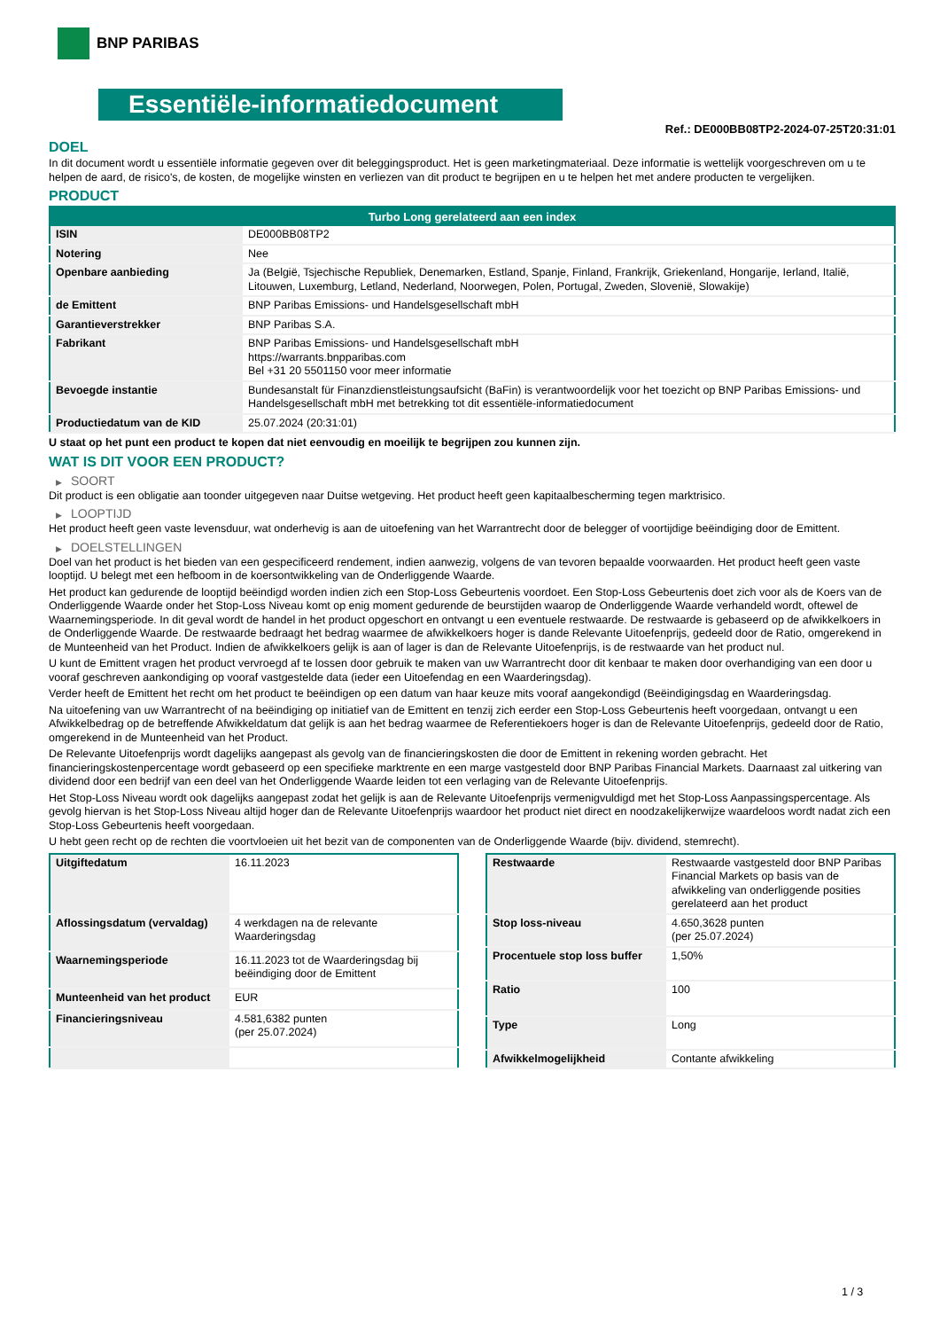BNP PARIBAS
Essentiële-informatiedocument
Ref.: DE000BB08TP2-2024-07-25T20:31:01
DOEL
In dit document wordt u essentiële informatie gegeven over dit beleggingsproduct. Het is geen marketingmateriaal. Deze informatie is wettelijk voorgeschreven om u te helpen de aard, de risico's, de kosten, de mogelijke winsten en verliezen van dit product te begrijpen en u te helpen het met andere producten te vergelijken.
PRODUCT
| Turbo Long gerelateerd aan een index | |
| --- | --- |
| ISIN | DE000BB08TP2 |
| Notering | Nee |
| Openbare aanbieding | Ja (België, Tsjechische Republiek, Denemarken, Estland, Spanje, Finland, Frankrijk, Griekenland, Hongarije, Ierland, Italië, Litouwen, Luxemburg, Letland, Nederland, Noorwegen, Polen, Portugal, Zweden, Slovenië, Slowakije) |
| de Emittent | BNP Paribas Emissions- und Handelsgesellschaft mbH |
| Garantieverstrekker | BNP Paribas S.A. |
| Fabrikant | BNP Paribas Emissions- und Handelsgesellschaft mbH https://warrants.bnpparibas.com Bel +31 20 5501150 voor meer informatie |
| Bevoegde instantie | Bundesanstalt für Finanzdienstleistungsaufsicht (BaFin) is verantwoordelijk voor het toezicht op BNP Paribas Emissions- und Handelsgesellschaft mbH met betrekking tot dit essentiële-informatiedocument |
| Productiedatum van de KID | 25.07.2024 (20:31:01) |
U staat op het punt een product te kopen dat niet eenvoudig en moeilijk te begrijpen zou kunnen zijn.
WAT IS DIT VOOR EEN PRODUCT?
▶ SOORT
Dit product is een obligatie aan toonder uitgegeven naar Duitse wetgeving. Het product heeft geen kapitaalbescherming tegen marktrisico.
▶ LOOPTIJD
Het product heeft geen vaste levensduur, wat onderhevig is aan de uitoefening van het Warrantrecht door de belegger of voortijdige beëindiging door de Emittent.
▶ DOELSTELLINGEN
Doel van het product is het bieden van een gespecificeerd rendement, indien aanwezig, volgens de van tevoren bepaalde voorwaarden. Het product heeft geen vaste looptijd. U belegt met een hefboom in de koersontwikkeling van de Onderliggende Waarde.
Het product kan gedurende de looptijd beëindigd worden indien zich een Stop-Loss Gebeurtenis voordoet. Een Stop-Loss Gebeurtenis doet zich voor als de Koers van de Onderliggende Waarde onder het Stop-Loss Niveau komt op enig moment gedurende de beurstijden waarop de Onderliggende Waarde verhandeld wordt, oftewel de Waarnemingsperiode. In dit geval wordt de handel in het product opgeschort en ontvangt u een eventuele restwaarde. De restwaarde is gebaseerd op de afwikkelkoers in de Onderliggende Waarde. De restwaarde bedraagt het bedrag waarmee de afwikkelkoers hoger is dande Relevante Uitoefenprijs, gedeeld door de Ratio, omgerekend in de Munteenheid van het Product. Indien de afwikkelkoers gelijk is aan of lager is dan de Relevante Uitoefenprijs, is de restwaarde van het product nul.
U kunt de Emittent vragen het product vervroegd af te lossen door gebruik te maken van uw Warrantrecht door dit kenbaar te maken door overhandiging van een door u vooraf geschreven aankondiging op vooraf vastgestelde data (ieder een Uitoefendag en een Waarderingsdag).
Verder heeft de Emittent het recht om het product te beëindigen op een datum van haar keuze mits vooraf aangekondigd (Beëindigingsdag en Waarderingsdag.
Na uitoefening van uw Warrantrecht of na beëindiging op initiatief van de Emittent en tenzij zich eerder een Stop-Loss Gebeurtenis heeft voorgedaan, ontvangt u een Afwikkelbedrag op de betreffende Afwikkeldatum dat gelijk is aan het bedrag waarmee de Referentiekoers hoger is dan de Relevante Uitoefenprijs, gedeeld door de Ratio, omgerekend in de Munteenheid van het Product.
De Relevante Uitoefenprijs wordt dagelijks aangepast als gevolg van de financieringskosten die door de Emittent in rekening worden gebracht. Het financieringskostenpercentage wordt gebaseerd op een specifieke marktrente en een marge vastgesteld door BNP Paribas Financial Markets. Daarnaast zal uitkering van dividend door een bedrijf van een deel van het Onderliggende Waarde leiden tot een verlaging van de Relevante Uitoefenprijs.
Het Stop-Loss Niveau wordt ook dagelijks aangepast zodat het gelijk is aan de Relevante Uitoefenprijs vermenigvuldigd met het Stop-Loss Aanpassingspercentage. Als gevolg hiervan is het Stop-Loss Niveau altijd hoger dan de Relevante Uitoefenprijs waardoor het product niet direct en noodzakelijkerwijze waardeloos wordt nadat zich een Stop-Loss Gebeurtenis heeft voorgedaan.
U hebt geen recht op de rechten die voortvloeien uit het bezit van de componenten van de Onderliggende Waarde (bijv. dividend, stemrecht).
| Uitgiftedatum | 16.11.2023 |
| Aflossingsdatum (vervaldag) | 4 werkdagen na de relevante Waarderingsdag |
| Waarnemingsperiode | 16.11.2023 tot de Waarderingsdag bij beëindiging door de Emittent |
| Munteenheid van het product | EUR |
| Financieringsniveau | 4.581,6382 punten (per 25.07.2024) |
| Restwaarde | Restwaarde vastgesteld door BNP Paribas Financial Markets op basis van de afwikkeling van onderliggende posities gerelateerd aan het product |
| Stop loss-niveau | 4.650,3628 punten (per 25.07.2024) |
| Procentuele stop loss buffer | 1,50% |
| Ratio | 100 |
| Type | Long |
| Afwikkelmogelijkheid | Contante afwikkeling |
1 / 3